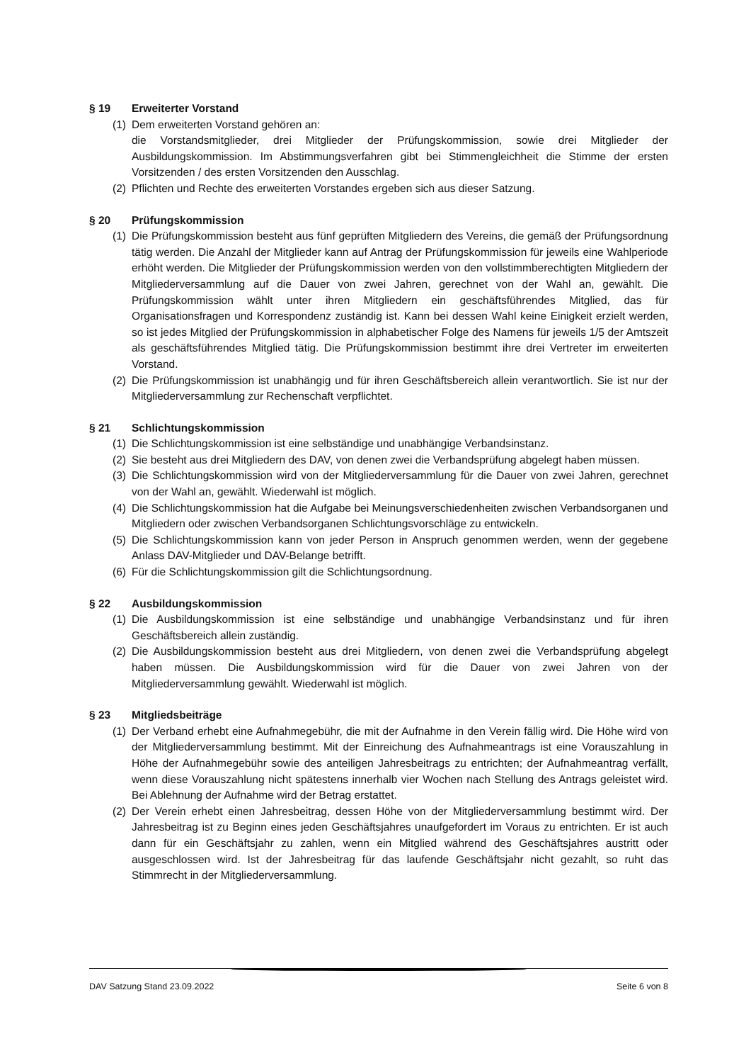§ 19 Erweiterter Vorstand
(1) Dem erweiterten Vorstand gehören an:
die Vorstandsmitglieder, drei Mitglieder der Prüfungskommission, sowie drei Mitglieder der Ausbildungskommission. Im Abstimmungsverfahren gibt bei Stimmengleichheit die Stimme der ersten Vorsitzenden / des ersten Vorsitzenden den Ausschlag.
(2) Pflichten und Rechte des erweiterten Vorstandes ergeben sich aus dieser Satzung.
§ 20 Prüfungskommission
(1) Die Prüfungskommission besteht aus fünf geprüften Mitgliedern des Vereins, die gemäß der Prüfungsordnung tätig werden. Die Anzahl der Mitglieder kann auf Antrag der Prüfungskommission für jeweils eine Wahlperiode erhöht werden. Die Mitglieder der Prüfungskommission werden von den vollstimmberechtigten Mitgliedern der Mitgliederversammlung auf die Dauer von zwei Jahren, gerechnet von der Wahl an, gewählt. Die Prüfungskommission wählt unter ihren Mitgliedern ein geschäftsführendes Mitglied, das für Organisationsfragen und Korrespondenz zuständig ist. Kann bei dessen Wahl keine Einigkeit erzielt werden, so ist jedes Mitglied der Prüfungskommission in alphabetischer Folge des Namens für jeweils 1/5 der Amtszeit als geschäftsführendes Mitglied tätig. Die Prüfungskommission bestimmt ihre drei Vertreter im erweiterten Vorstand.
(2) Die Prüfungskommission ist unabhängig und für ihren Geschäftsbereich allein verantwortlich. Sie ist nur der Mitgliederversammlung zur Rechenschaft verpflichtet.
§ 21 Schlichtungskommission
(1) Die Schlichtungskommission ist eine selbständige und unabhängige Verbandsinstanz.
(2) Sie besteht aus drei Mitgliedern des DAV, von denen zwei die Verbandsprüfung abgelegt haben müssen.
(3) Die Schlichtungskommission wird von der Mitgliederversammlung für die Dauer von zwei Jahren, gerechnet von der Wahl an, gewählt. Wiederwahl ist möglich.
(4) Die Schlichtungskommission hat die Aufgabe bei Meinungsverschiedenheiten zwischen Verbandsorganen und Mitgliedern oder zwischen Verbandsorganen Schlichtungsvorschläge zu entwickeln.
(5) Die Schlichtungskommission kann von jeder Person in Anspruch genommen werden, wenn der gegebene Anlass DAV-Mitglieder und DAV-Belange betrifft.
(6) Für die Schlichtungskommission gilt die Schlichtungsordnung.
§ 22 Ausbildungskommission
(1) Die Ausbildungskommission ist eine selbständige und unabhängige Verbandsinstanz und für ihren Geschäftsbereich allein zuständig.
(2) Die Ausbildungskommission besteht aus drei Mitgliedern, von denen zwei die Verbandsprüfung abgelegt haben müssen. Die Ausbildungskommission wird für die Dauer von zwei Jahren von der Mitgliederversammlung gewählt. Wiederwahl ist möglich.
§ 23 Mitgliedsbeiträge
(1) Der Verband erhebt eine Aufnahmegebühr, die mit der Aufnahme in den Verein fällig wird. Die Höhe wird von der Mitgliederversammlung bestimmt. Mit der Einreichung des Aufnahmeantrags ist eine Vorauszahlung in Höhe der Aufnahmegebühr sowie des anteiligen Jahresbeitrags zu entrichten; der Aufnahmeantrag verfällt, wenn diese Vorauszahlung nicht spätestens innerhalb vier Wochen nach Stellung des Antrags geleistet wird. Bei Ablehnung der Aufnahme wird der Betrag erstattet.
(2) Der Verein erhebt einen Jahresbeitrag, dessen Höhe von der Mitgliederversammlung bestimmt wird. Der Jahresbeitrag ist zu Beginn eines jeden Geschäftsjahres unaufgefordert im Voraus zu entrichten. Er ist auch dann für ein Geschäftsjahr zu zahlen, wenn ein Mitglied während des Geschäftsjahres austritt oder ausgeschlossen wird. Ist der Jahresbeitrag für das laufende Geschäftsjahr nicht gezahlt, so ruht das Stimmrecht in der Mitgliederversammlung.
DAV Satzung Stand 23.09.2022 Seite 6 von 8